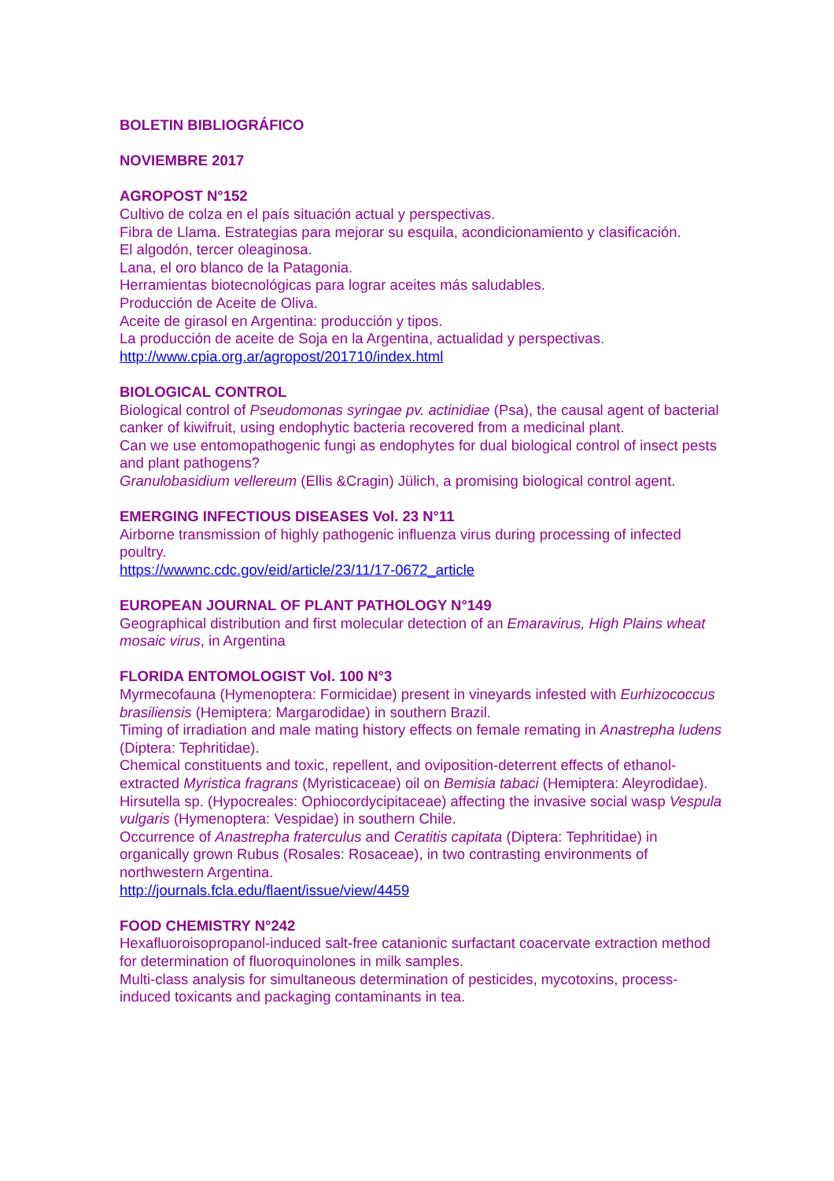BOLETIN BIBLIOGRÁFICO
NOVIEMBRE 2017
AGROPOST N°152
Cultivo de colza en el país situación actual y perspectivas.
Fibra de Llama. Estrategias para mejorar su esquila, acondicionamiento y clasificación.
El algodón, tercer oleaginosa.
Lana, el oro blanco de la Patagonia.
Herramientas biotecnológicas para lograr aceites más saludables.
Producción de Aceite de Oliva.
Aceite de girasol en Argentina: producción y tipos.
La producción de aceite de Soja en la Argentina, actualidad y perspectivas.
http://www.cpia.org.ar/agropost/201710/index.html
BIOLOGICAL CONTROL
Biological control of Pseudomonas syringae pv. actinidiae (Psa), the causal agent of bacterial canker of kiwifruit, using endophytic bacteria recovered from a medicinal plant.
Can we use entomopathogenic fungi as endophytes for dual biological control of insect pests and plant pathogens?
Granulobasidium vellereum (Ellis &Cragin) Jülich, a promising biological control agent.
EMERGING INFECTIOUS DISEASES Vol. 23 N°11
Airborne transmission of highly pathogenic influenza virus during processing of infected poultry.
https://wwwnc.cdc.gov/eid/article/23/11/17-0672_article
EUROPEAN JOURNAL OF PLANT PATHOLOGY N°149
Geographical distribution and first molecular detection of an Emaravirus, High Plains wheat mosaic virus, in Argentina
FLORIDA ENTOMOLOGIST Vol. 100 N°3
Myrmecofauna (Hymenoptera: Formicidae) present in vineyards infested with Eurhizococcus brasiliensis (Hemiptera: Margarodidae) in southern Brazil.
Timing of irradiation and male mating history effects on female remating in Anastrepha ludens (Diptera: Tephritidae).
Chemical constituents and toxic, repellent, and oviposition-deterrent effects of ethanol-extracted Myristica fragrans (Myristicaceae) oil on Bemisia tabaci (Hemiptera: Aleyrodidae).
Hirsutella sp. (Hypocreales: Ophiocordycipitaceae) affecting the invasive social wasp Vespula vulgaris (Hymenoptera: Vespidae) in southern Chile.
Occurrence of Anastrepha fraterculus and Ceratitis capitata (Diptera: Tephritidae) in organically grown Rubus (Rosales: Rosaceae), in two contrasting environments of northwestern Argentina.
http://journals.fcla.edu/flaent/issue/view/4459
FOOD CHEMISTRY N°242
Hexafluoroisopropanol-induced salt-free catanionic surfactant coacervate extraction method for determination of fluoroquinolones in milk samples.
Multi-class analysis for simultaneous determination of pesticides, mycotoxins, process-induced toxicants and packaging contaminants in tea.